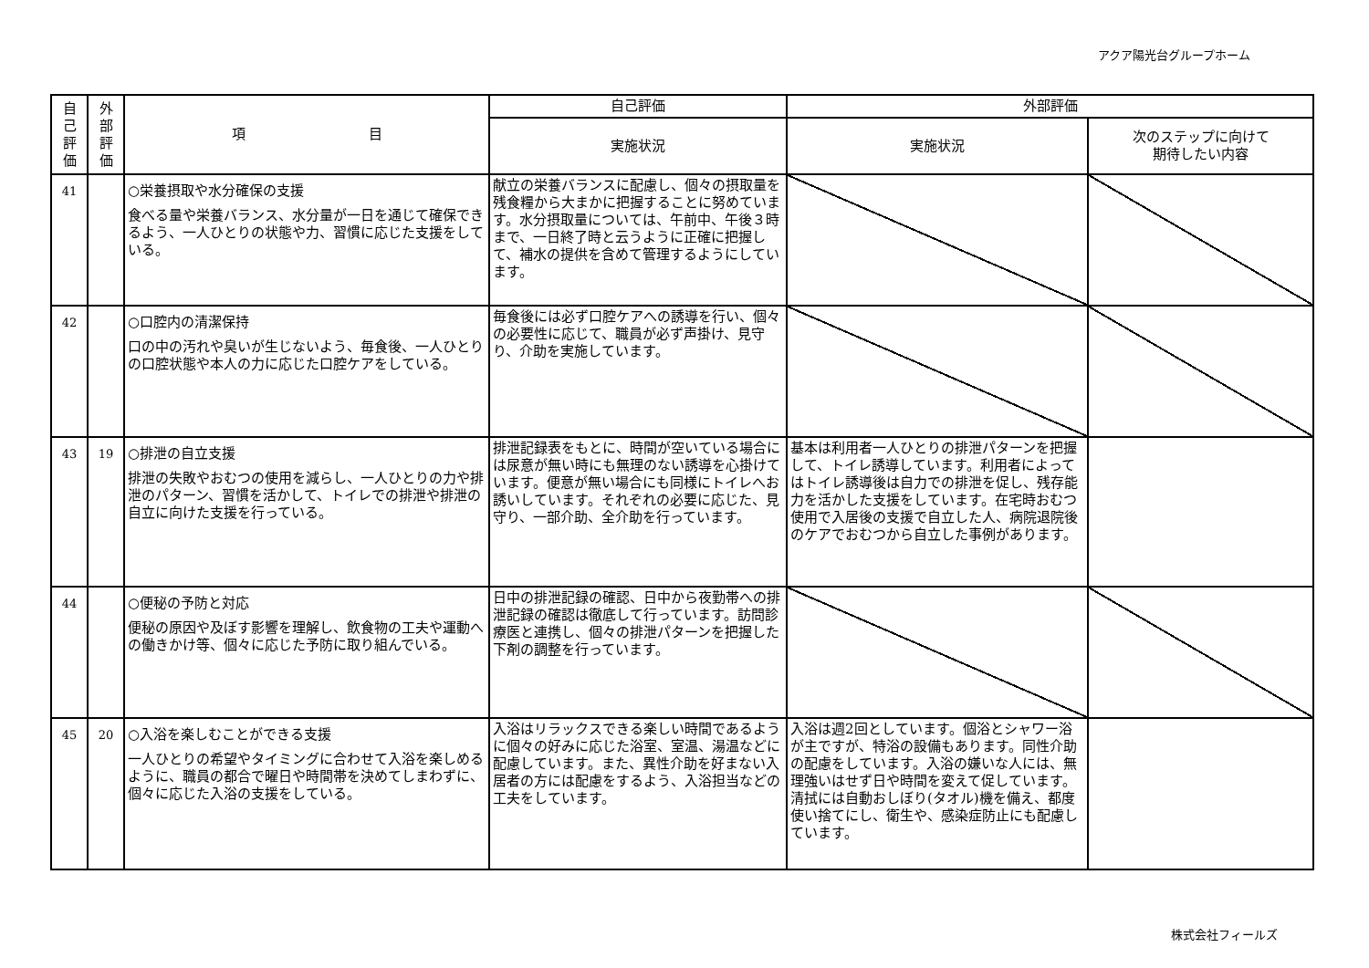アクア陽光台グループホーム
| 自 己 評 価 | 外 部 評 価 | 項 目 | 自己評価 | 外部評価 | |
| --- | --- | --- | --- | --- | --- |
| | | | 実施状況 | 実施状況 | 次のステップに向けて 期待したい内容 |
| 41 | | ○栄養摂取や水分確保の支援 食べる量や栄養バランス、水分量が一日を通じて確保できるよう、一人ひとりの状態や力、習慣に応じた支援をしている。 | 献立の栄養バランスに配慮し、個々の摂取量を残食糧から大まかに把握することに努めています。水分摂取量については、午前中、午後３時まで、一日終了時と云うように正確に把握して、補水の提供を含めて管理するようにしています。 | | |
| 42 | | ○口腔内の清潔保持 口の中の汚れや臭いが生じないよう、毎食後、一人ひとりの口腔状態や本人の力に応じた口腔ケアをしている。 | 毎食後には必ず口腔ケアへの誘導を行い、個々の必要性に応じて、職員が必ず声掛け、見守り、介助を実施しています。 | | |
| 43 | 19 | ○排泄の自立支援 排泄の失敗やおむつの使用を減らし、一人ひとりの力や排泄のパターン、習慣を活かして、トイレでの排泄や排泄の自立に向けた支援を行っている。 | 排泄記録表をもとに、時間が空いている場合には尿意が無い時にも無理のない誘導を心掛けています。便意が無い場合にも同様にトイレへお誘いしています。それぞれの必要に応じた、見守り、一部介助、全介助を行っています。 | 基本は利用者一人ひとりの排泄パターンを把握して、トイレ誘導しています。利用者によってはトイレ誘導後は自力での排泄を促し、残存能力を活かした支援をしています。在宅時おむつ使用で入居後の支援で自立した人、病院退院後のケアでおむつから自立した事例があります。 | |
| 44 | | ○便秘の予防と対応 便秘の原因や及ぼす影響を理解し、飲食物の工夫や運動への働きかけ等、個々に応じた予防に取り組んでいる。 | 日中の排泄記録の確認、日中から夜勤帯への排泄記録の確認は徹底して行っています。訪問診療医と連携し、個々の排泄パターンを把握した下剤の調整を行っています。 | | |
| 45 | 20 | ○入浴を楽しむことができる支援 一人ひとりの希望やタイミングに合わせて入浴を楽しめるように、職員の都合で曜日や時間帯を決めてしまわずに、個々に応じた入浴の支援をしている。 | 入浴はリラックスできる楽しい時間であるように個々の好みに応じた浴室、室温、湯温などに配慮しています。また、異性介助を好まない入居者の方には配慮をするよう、入浴担当などの工夫をしています。 | 入浴は週2回としています。個浴とシャワー浴が主ですが、特浴の設備もあります。同性介助の配慮をしています。入浴の嫌いな人には、無理強いはせず日や時間を変えて促しています。清拭には自動おしぼり(タオル)機を備え、都度使い捨てにし、衛生や、感染症防止にも配慮しています。 | |
株式会社フィールズ